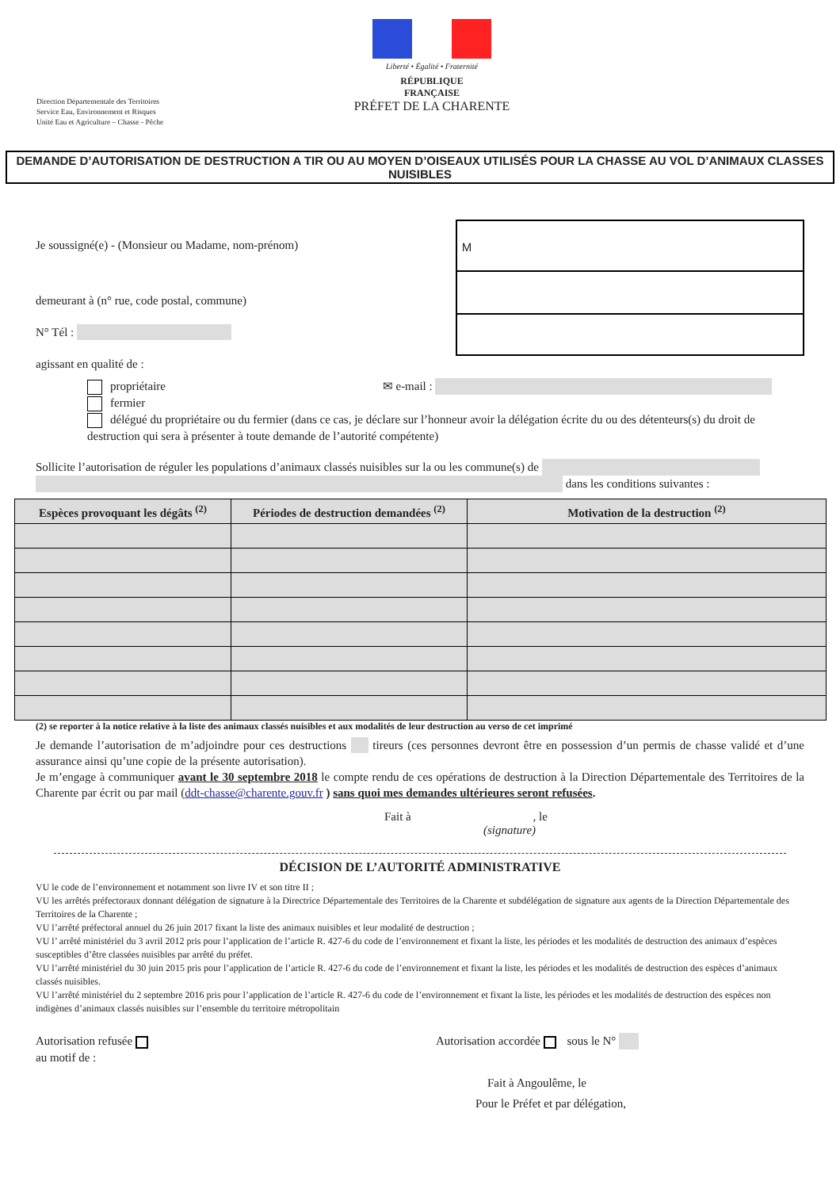Liberté • Égalité • Fraternité
RÉPUBLIQUE FRANÇAISE
PRÉFET DE LA CHARENTE
Direction Départementale des Territoires
Service Eau, Environnement et Risques
Unité Eau et Agriculture – Chasse - Pêche
DEMANDE D’AUTORISATION DE DESTRUCTION A TIR OU AU MOYEN D’OISEAUX UTILISÉS POUR LA CHASSE AU VOL D’ANIMAUX CLASSES NUISIBLES
Je soussigné(e) - (Monsieur ou Madame, nom-prénom)
demeurant à (n° rue, code postal, commune)
N° Tél :
agissant en qualité de :
M
propriétaire ✉ e-mail :
fermier
délégué du propriétaire ou du fermier (dans ce cas, je déclare sur l’honneur avoir la délégation écrite du ou des détenteurs(s) du droit de destruction qui sera à présenter à toute demande de l’autorité compétente)
Sollicite l’autorisation de réguler les populations d’animaux classés nuisibles sur la ou les commune(s) de
dans les conditions suivantes :
| Espèces provoquant les dégâts <sup>(2)</sup> | Périodes de destruction demandées <sup>(2)</sup> | Motivation de la destruction <sup>(2)</sup> |
| --- | --- | --- |
(2) se reporter à la notice relative à la liste des animaux classés nuisibles et aux modalités de leur destruction au verso de cet imprimé
Je demande l’autorisation de m’adjoindre pour ces destructions tireurs (ces personnes devront être en possession d’un permis de chasse validé et d’une assurance ainsi qu’une copie de la présente autorisation).
Je m’engage à communiquer avant le 30 septembre 2018 le compte rendu de ces opérations de destruction à la Direction Départementale des Territoires de la Charente par écrit ou par mail (ddt-chasse@charente.gouv.fr ) sans quoi mes demandes ultérieures seront refusées.
Fait à , le
(signature)
DÉCISION DE L’AUTORITÉ ADMINISTRATIVE
VU le code de l’environnement et notamment son livre IV et son titre II ;
VU les arrêtés préfectoraux donnant délégation de signature à la Directrice Départementale des Territoires de la Charente et subdélégation de signature aux agents de la Direction Départementale des Territoires de la Charente ;
VU l’arrêté préfectoral annuel du 26 juin 2017 fixant la liste des animaux nuisibles et leur modalité de destruction ;
VU l’ arrêté ministériel du 3 avril 2012 pris pour l’application de l’article R. 427-6 du code de l’environnement et fixant la liste, les périodes et les modalités de destruction des animaux d’espèces susceptibles d’être classées nuisibles par arrêté du préfet.
VU l’arrêté ministériel du 30 juin 2015 pris pour l’application de l’article R. 427-6 du code de l’environnement et fixant la liste, les périodes et les modalités de destruction des espèces d’animaux classés nuisibles.
VU l’arrêté ministériel du 2 septembre 2016 pris pour l’application de l’article R. 427-6 du code de l’environnement et fixant la liste, les périodes et les modalités de destruction des espèces non indigènes d’animaux classés nuisibles sur l’ensemble du territoire métropolitain
Autorisation refusée
au motif de :
Autorisation accordée sous le N°
Fait à Angoulême, le
Pour le Préfet et par délégation,